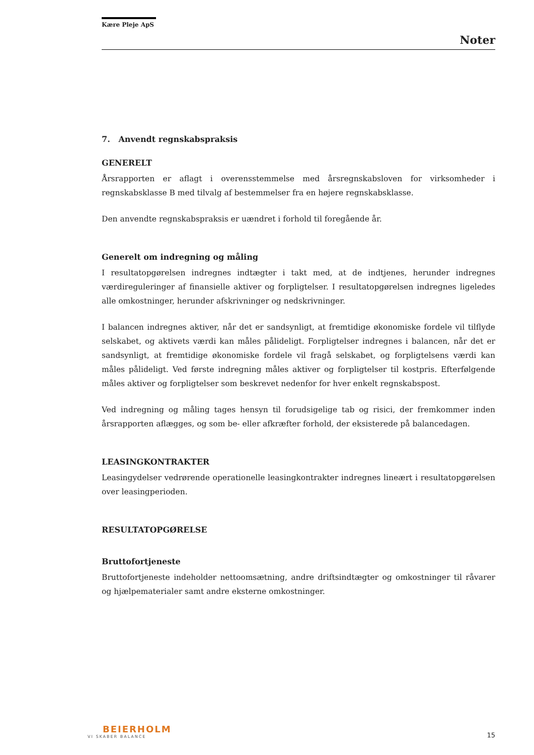Kære Pleje ApS
Noter
7. Anvendt regnskabspraksis
GENERELT
Årsrapporten er aflagt i overensstemmelse med årsregnskabsloven for virksomheder i regnskabsklasse B med tilvalg af bestemmelser fra en højere regnskabsklasse.
Den anvendte regnskabspraksis er uændret i forhold til foregående år.
Generelt om indregning og måling
I resultatopgørelsen indregnes indtægter i takt med, at de indtjenes, herunder indregnes værdireguleringer af finansielle aktiver og forpligtelser. I resultatopgørelsen indregnes ligeledes alle omkostninger, herunder afskrivninger og nedskrivninger.
I balancen indregnes aktiver, når det er sandsynligt, at fremtidige økonomiske fordele vil tilflyde selskabet, og aktivets værdi kan måles pålideligt. Forpligtelser indregnes i balancen, når det er sandsynligt, at fremtidige økonomiske fordele vil fragå selskabet, og forpligtelsens værdi kan måles pålideligt. Ved første indregning måles aktiver og forpligtelser til kostpris. Efterfølgende måles aktiver og forpligtelser som beskrevet nedenfor for hver enkelt regnskabspost.
Ved indregning og måling tages hensyn til forudsigelige tab og risici, der fremkommer inden årsrapporten aflægges, og som be- eller afkræfter forhold, der eksisterede på balancedagen.
LEASINGKONTRAKTER
Leasingydelser vedrørende operationelle leasingkontrakter indregnes lineært i resultatopgørelsen over leasingperioden.
RESULTATOPGØRELSE
Bruttofortjeneste
Bruttofortjeneste indeholder nettoomsætning, andre driftsindtægter og omkostninger til råvarer og hjælpematerialer samt andre eksterne omkostninger.
BEIERHOLM
VI SKABER BALANCE
15